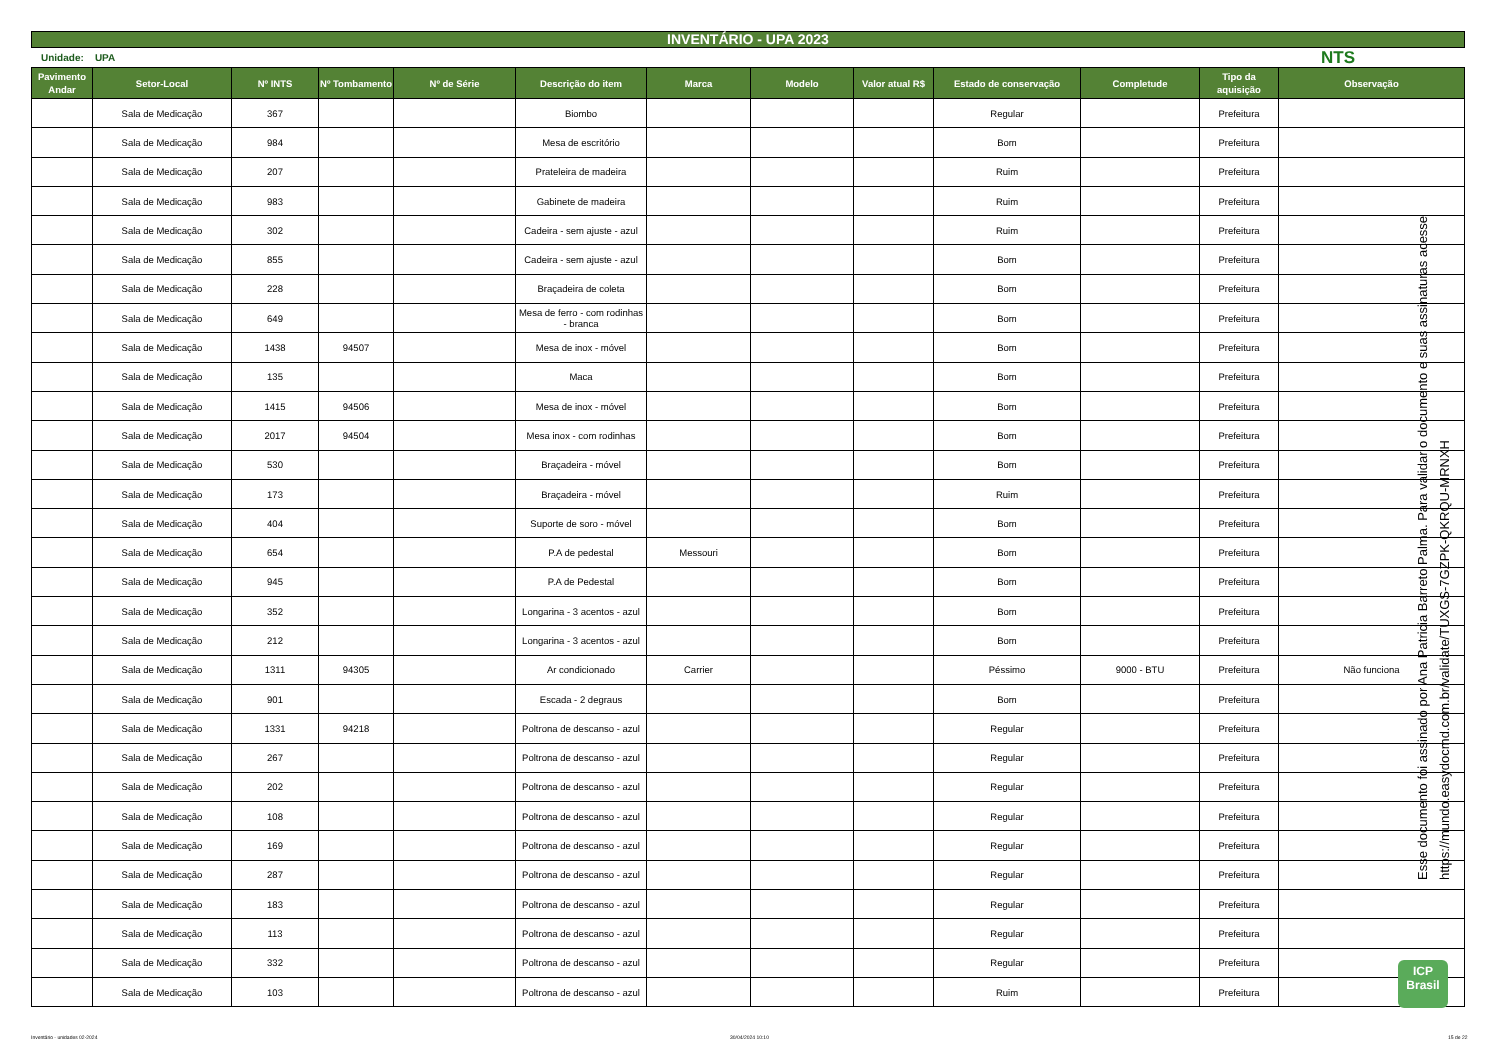INVENTÁRIO - UPA 2023
Unidade: UPA NTS
| Pavimento Andar | Setor-Local | Nº INTS | Nº Tombamento | Nº de Série | Descrição do item | Marca | Modelo | Valor atual R$ | Estado de conservação | Completude | Tipo da aquisição | Observação |
| --- | --- | --- | --- | --- | --- | --- | --- | --- | --- | --- | --- | --- |
| | Sala de Medicação | 367 | | | Biombo | | | | Regular | | Prefeitura | |
| | Sala de Medicação | 984 | | | Mesa de escritório | | | | Bom | | Prefeitura | |
| | Sala de Medicação | 207 | | | Prateleira de madeira | | | | Ruim | | Prefeitura | |
| | Sala de Medicação | 983 | | | Gabinete de madeira | | | | Ruim | | Prefeitura | |
| | Sala de Medicação | 302 | | | Cadeira - sem ajuste - azul | | | | Ruim | | Prefeitura | |
| | Sala de Medicação | 855 | | | Cadeira - sem ajuste - azul | | | | Bom | | Prefeitura | |
| | Sala de Medicação | 228 | | | Braçadeira de coleta | | | | Bom | | Prefeitura | |
| | Sala de Medicação | 649 | | | Mesa de ferro - com rodinhas - branca | | | | Bom | | Prefeitura | |
| | Sala de Medicação | 1438 | 94507 | | Mesa de inox - móvel | | | | Bom | | Prefeitura | |
| | Sala de Medicação | 135 | | | Maca | | | | Bom | | Prefeitura | |
| | Sala de Medicação | 1415 | 94506 | | Mesa de inox - móvel | | | | Bom | | Prefeitura | |
| | Sala de Medicação | 2017 | 94504 | | Mesa inox - com rodinhas | | | | Bom | | Prefeitura | |
| | Sala de Medicação | 530 | | | Braçadeira - móvel | | | | Bom | | Prefeitura | |
| | Sala de Medicação | 173 | | | Braçadeira - móvel | | | | Ruim | | Prefeitura | |
| | Sala de Medicação | 404 | | | Suporte de soro - móvel | | | | Bom | | Prefeitura | |
| | Sala de Medicação | 654 | | | P.A de pedestal | Messouri | | | Bom | | Prefeitura | |
| | Sala de Medicação | 945 | | | P.A de Pedestal | | | | Bom | | Prefeitura | |
| | Sala de Medicação | 352 | | | Longarina - 3 acentos - azul | | | | Bom | | Prefeitura | |
| | Sala de Medicação | 212 | | | Longarina - 3 acentos - azul | | | | Bom | | Prefeitura | |
| | Sala de Medicação | 1311 | 94305 | | Ar condicionado | Carrier | | | Péssimo | 9000 - BTU | Prefeitura | Não funciona |
| | Sala de Medicação | 901 | | | Escada - 2 degraus | | | | Bom | | Prefeitura | |
| | Sala de Medicação | 1331 | 94218 | | Poltrona de descanso - azul | | | | Regular | | Prefeitura | |
| | Sala de Medicação | 267 | | | Poltrona de descanso - azul | | | | Regular | | Prefeitura | |
| | Sala de Medicação | 202 | | | Poltrona de descanso - azul | | | | Regular | | Prefeitura | |
| | Sala de Medicação | 108 | | | Poltrona de descanso - azul | | | | Regular | | Prefeitura | |
| | Sala de Medicação | 169 | | | Poltrona de descanso - azul | | | | Regular | | Prefeitura | |
| | Sala de Medicação | 287 | | | Poltrona de descanso - azul | | | | Regular | | Prefeitura | |
| | Sala de Medicação | 183 | | | Poltrona de descanso - azul | | | | Regular | | Prefeitura | |
| | Sala de Medicação | 113 | | | Poltrona de descanso - azul | | | | Regular | | Prefeitura | |
| | Sala de Medicação | 332 | | | Poltrona de descanso - azul | | | | Regular | | Prefeitura | |
| | Sala de Medicação | 103 | | | Poltrona de descanso - azul | | | | Ruim | | Prefeitura | |
Esse documento foi assinado por Ana Patricia Barreto Palma. Para validar o documento e suas assinaturas acesse https://mundo.easydocmd.com.br/validate/TUXGS-7GZPK-QKRQU-MRNXH
ICP
Brasil
Inventário - unidades 02-2024 30/04/2024 10:10 15 de 22